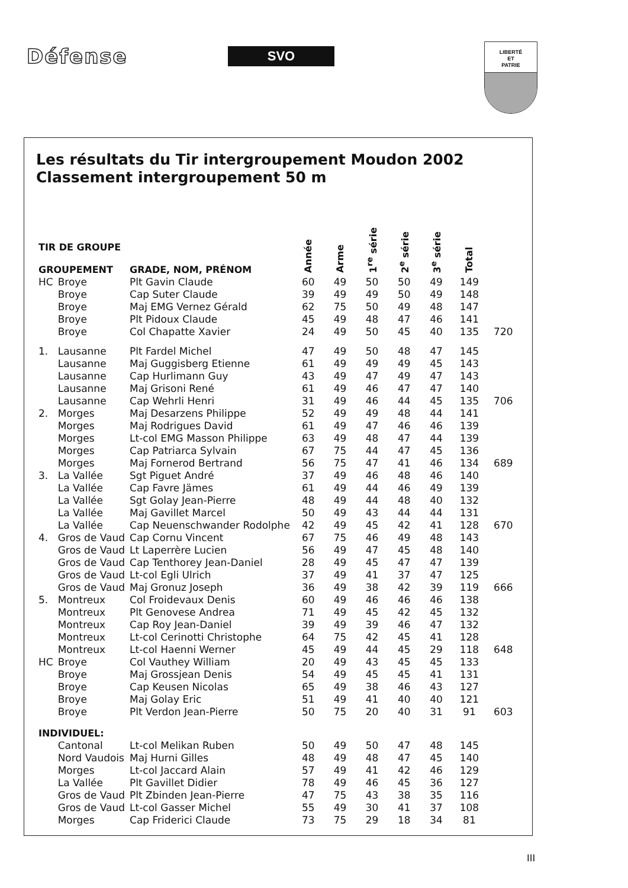Défense
SVO
LIBERTÉ
ET
PATRIE
Les résultats du Tir intergroupement Moudon 2002
Classement intergroupement 50 m
| TIR DE GROUPE GROUPEMENT | | GRADE, NOM, PRÉNOM | Année | Arme | 1<sup>re</sup> série | 2<sup>e</sup> série | 3<sup>e</sup> série | Total | |
| --- | --- | --- | --- | --- | --- | --- | --- | --- | --- |
| HC | Broye | Plt Gavin Claude | 60 | 49 | 50 | 50 | 49 | 149 | |
| | Broye | Cap Suter Claude | 39 | 49 | 49 | 50 | 49 | 148 | |
| | Broye | Maj EMG Vernez Gérald | 62 | 75 | 50 | 49 | 48 | 147 | |
| | Broye | Plt Pidoux Claude | 45 | 49 | 48 | 47 | 46 | 141 | |
| | Broye | Col Chapatte Xavier | 24 | 49 | 50 | 45 | 40 | 135 | 720 |
| 1. | Lausanne | Plt Fardel Michel | 47 | 49 | 50 | 48 | 47 | 145 | |
| | Lausanne | Maj Guggisberg Etienne | 61 | 49 | 49 | 49 | 45 | 143 | |
| | Lausanne | Cap Hurlimann Guy | 43 | 49 | 47 | 49 | 47 | 143 | |
| | Lausanne | Maj Grisoni René | 61 | 49 | 46 | 47 | 47 | 140 | |
| | Lausanne | Cap Wehrli Henri | 31 | 49 | 46 | 44 | 45 | 135 | 706 |
| 2. | Morges | Maj Desarzens Philippe | 52 | 49 | 49 | 48 | 44 | 141 | |
| | Morges | Maj Rodrigues David | 61 | 49 | 47 | 46 | 46 | 139 | |
| | Morges | Lt-col EMG Masson Philippe | 63 | 49 | 48 | 47 | 44 | 139 | |
| | Morges | Cap Patriarca Sylvain | 67 | 75 | 44 | 47 | 45 | 136 | |
| | Morges | Maj Fornerod Bertrand | 56 | 75 | 47 | 41 | 46 | 134 | 689 |
| 3. | La Vallée | Sgt Piguet André | 37 | 49 | 46 | 48 | 46 | 140 | |
| | La Vallée | Cap Favre Jämes | 61 | 49 | 44 | 46 | 49 | 139 | |
| | La Vallée | Sgt Golay Jean-Pierre | 48 | 49 | 44 | 48 | 40 | 132 | |
| | La Vallée | Maj Gavillet Marcel | 50 | 49 | 43 | 44 | 44 | 131 | |
| | La Vallée | Cap Neuenschwander Rodolphe | 42 | 49 | 45 | 42 | 41 | 128 | 670 |
| 4. | Gros de Vaud | Cap Cornu Vincent | 67 | 75 | 46 | 49 | 48 | 143 | |
| | Gros de Vaud | Lt Laperrère Lucien | 56 | 49 | 47 | 45 | 48 | 140 | |
| | Gros de Vaud | Cap Tenthorey Jean-Daniel | 28 | 49 | 45 | 47 | 47 | 139 | |
| | Gros de Vaud | Lt-col Egli Ulrich | 37 | 49 | 41 | 37 | 47 | 125 | |
| | Gros de Vaud | Maj Gronuz Joseph | 36 | 49 | 38 | 42 | 39 | 119 | 666 |
| 5. | Montreux | Col Froidevaux Denis | 60 | 49 | 46 | 46 | 46 | 138 | |
| | Montreux | Plt Genovese Andrea | 71 | 49 | 45 | 42 | 45 | 132 | |
| | Montreux | Cap Roy Jean-Daniel | 39 | 49 | 39 | 46 | 47 | 132 | |
| | Montreux | Lt-col Cerinotti Christophe | 64 | 75 | 42 | 45 | 41 | 128 | |
| | Montreux | Lt-col Haenni Werner | 45 | 49 | 44 | 45 | 29 | 118 | 648 |
| HC | Broye | Col Vauthey William | 20 | 49 | 43 | 45 | 45 | 133 | |
| | Broye | Maj Grossjean Denis | 54 | 49 | 45 | 45 | 41 | 131 | |
| | Broye | Cap Keusen Nicolas | 65 | 49 | 38 | 46 | 43 | 127 | |
| | Broye | Maj Golay Eric | 51 | 49 | 41 | 40 | 40 | 121 | |
| | Broye | Plt Verdon Jean-Pierre | 50 | 75 | 20 | 40 | 31 | 91 | 603 |
| INDIVIDUEL: | | | | | | | | | |
| | Cantonal | Lt-col Melikan Ruben | 50 | 49 | 50 | 47 | 48 | 145 | |
| | Nord Vaudois | Maj Hurni Gilles | 48 | 49 | 48 | 47 | 45 | 140 | |
| | Morges | Lt-col Jaccard Alain | 57 | 49 | 41 | 42 | 46 | 129 | |
| | La Vallée | Plt Gavillet Didier | 78 | 49 | 46 | 45 | 36 | 127 | |
| | Gros de Vaud | Plt Zbinden Jean-Pierre | 47 | 75 | 43 | 38 | 35 | 116 | |
| | Gros de Vaud | Lt-col Gasser Michel | 55 | 49 | 30 | 41 | 37 | 108 | |
| | Morges | Cap Friderici Claude | 73 | 75 | 29 | 18 | 34 | 81 | |
III